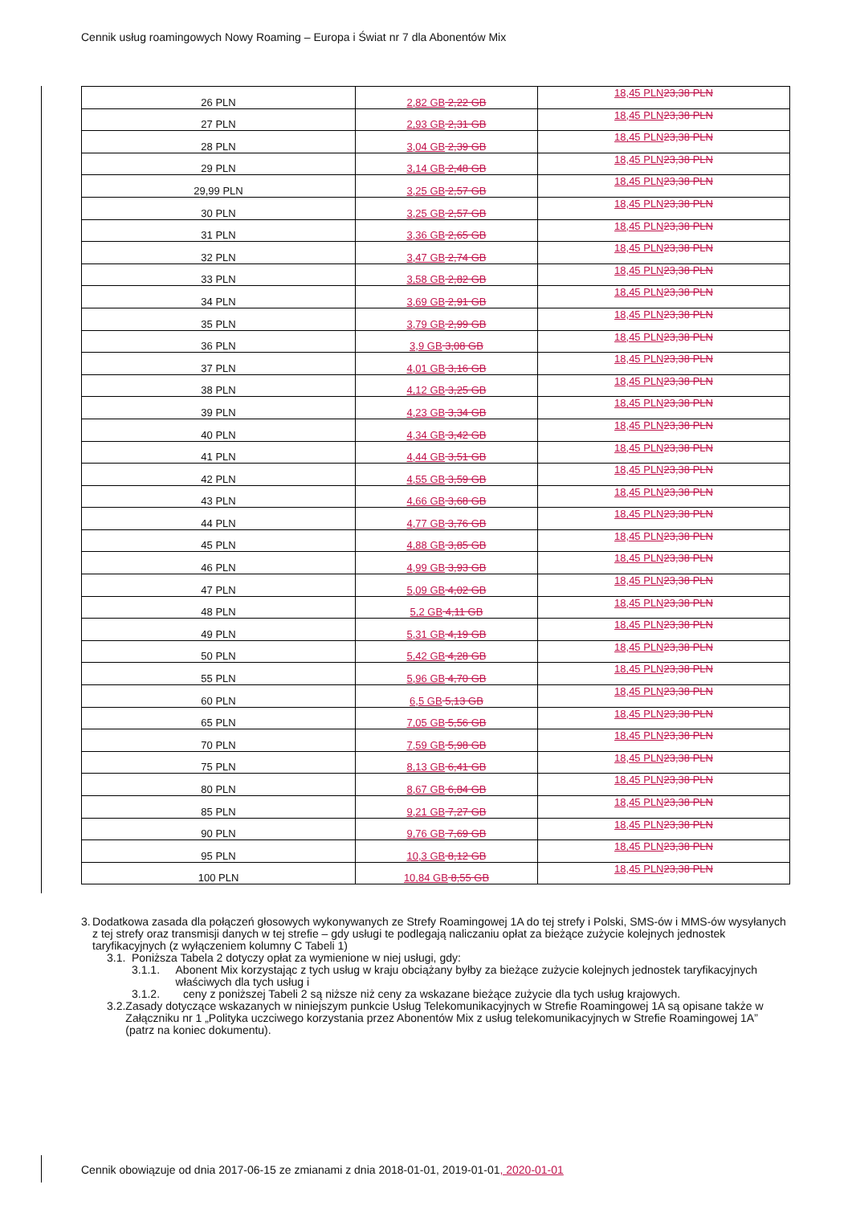Cennik usług roamingowych Nowy Roaming – Europa i Świat nr 7 dla Abonentów Mix
| 26 PLN | 2,82 GB 2,22 GB | 18,45 PLN 23,38 PLN |
| 27 PLN | 2,93 GB 2,31 GB | 18,45 PLN 23,38 PLN |
| 28 PLN | 3,04 GB 2,39 GB | 18,45 PLN 23,38 PLN |
| 29 PLN | 3,14 GB 2,48 GB | 18,45 PLN 23,38 PLN |
| 29,99 PLN | 3,25 GB 2,57 GB | 18,45 PLN 23,38 PLN |
| 30 PLN | 3,25 GB 2,57 GB | 18,45 PLN 23,38 PLN |
| 31 PLN | 3,36 GB 2,65 GB | 18,45 PLN 23,38 PLN |
| 32 PLN | 3,47 GB 2,74 GB | 18,45 PLN 23,38 PLN |
| 33 PLN | 3,58 GB 2,82 GB | 18,45 PLN 23,38 PLN |
| 34 PLN | 3,69 GB 2,91 GB | 18,45 PLN 23,38 PLN |
| 35 PLN | 3,79 GB 2,99 GB | 18,45 PLN 23,38 PLN |
| 36 PLN | 3,9 GB 3,08 GB | 18,45 PLN 23,38 PLN |
| 37 PLN | 4,01 GB 3,16 GB | 18,45 PLN 23,38 PLN |
| 38 PLN | 4,12 GB 3,25 GB | 18,45 PLN 23,38 PLN |
| 39 PLN | 4,23 GB 3,34 GB | 18,45 PLN 23,38 PLN |
| 40 PLN | 4,34 GB 3,42 GB | 18,45 PLN 23,38 PLN |
| 41 PLN | 4,44 GB 3,51 GB | 18,45 PLN 23,38 PLN |
| 42 PLN | 4,55 GB 3,59 GB | 18,45 PLN 23,38 PLN |
| 43 PLN | 4,66 GB 3,68 GB | 18,45 PLN 23,38 PLN |
| 44 PLN | 4,77 GB 3,76 GB | 18,45 PLN 23,38 PLN |
| 45 PLN | 4,88 GB 3,85 GB | 18,45 PLN 23,38 PLN |
| 46 PLN | 4,99 GB 3,93 GB | 18,45 PLN 23,38 PLN |
| 47 PLN | 5,09 GB 4,02 GB | 18,45 PLN 23,38 PLN |
| 48 PLN | 5,2 GB 4,11 GB | 18,45 PLN 23,38 PLN |
| 49 PLN | 5,31 GB 4,19 GB | 18,45 PLN 23,38 PLN |
| 50 PLN | 5,42 GB 4,28 GB | 18,45 PLN 23,38 PLN |
| 55 PLN | 5,96 GB 4,70 GB | 18,45 PLN 23,38 PLN |
| 60 PLN | 6,5 GB 5,13 GB | 18,45 PLN 23,38 PLN |
| 65 PLN | 7,05 GB 5,56 GB | 18,45 PLN 23,38 PLN |
| 70 PLN | 7,59 GB 5,98 GB | 18,45 PLN 23,38 PLN |
| 75 PLN | 8,13 GB 6,41 GB | 18,45 PLN 23,38 PLN |
| 80 PLN | 8,67 GB 6,84 GB | 18,45 PLN 23,38 PLN |
| 85 PLN | 9,21 GB 7,27 GB | 18,45 PLN 23,38 PLN |
| 90 PLN | 9,76 GB 7,69 GB | 18,45 PLN 23,38 PLN |
| 95 PLN | 10,3 GB 8,12 GB | 18,45 PLN 23,38 PLN |
| 100 PLN | 10,84 GB 8,55 GB | 18,45 PLN 23,38 PLN |
3. Dodatkowa zasada dla połączeń głosowych wykonywanych ze Strefy Roamingowej 1A do tej strefy i Polski, SMS-ów i MMS-ów wysyłanych z tej strefy oraz transmisji danych w tej strefie – gdy usługi te podlegają naliczaniu opłat za bieżące zużycie kolejnych jednostek taryfikacyjnych (z wyłączeniem kolumny C Tabeli 1)
3.1. Poniższa Tabela 2 dotyczy opłat za wymienione w niej usługi, gdy:
3.1.1. Abonent Mix korzystając z tych usług w kraju obciążany byłby za bieżące zużycie kolejnych jednostek taryfikacyjnych właściwych dla tych usług i
3.1.2. ceny z poniższej Tabeli 2 są niższe niż ceny za wskazane bieżące zużycie dla tych usług krajowych.
3.2. Zasady dotyczące wskazanych w niniejszym punkcie Usług Telekomunikacyjnych w Strefie Roamingowej 1A są opisane także w Załączniku nr 1 „Polityka uczciwego korzystania przez Abonentów Mix z usług telekomunikacyjnych w Strefie Roamingowej 1A” (patrz na koniec dokumentu).
Cennik obowiązuje od dnia 2017-06-15 ze zmianami z dnia 2018-01-01, 2019-01-01, 2020-01-01